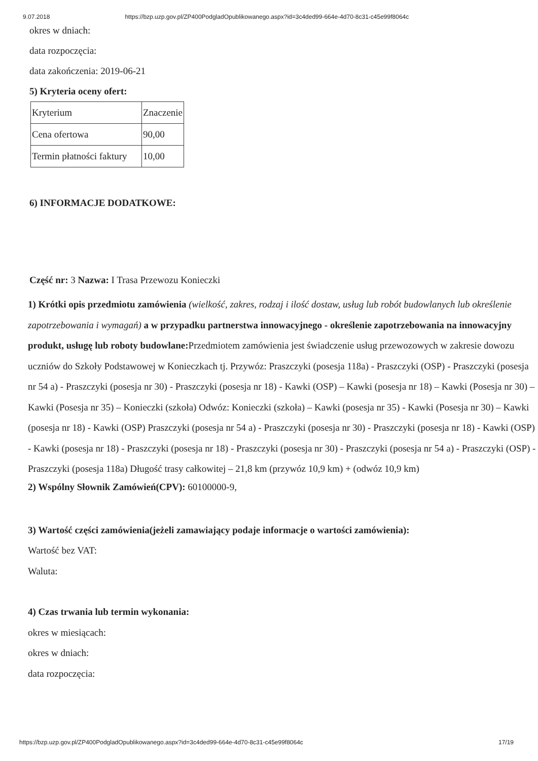9.07.2018 https://bzp.uzp.gov.pl/ZP400PodgladOpublikowanego.aspx?id=3c4ded99-664e-4d70-8c31-c45e99f8064c
okres w dniach:
data rozpoczęcia:
data zakończenia: 2019-06-21
5) Kryteria oceny ofert:
| Kryterium | Znaczenie |
| Cena ofertowa | 90,00 |
| Termin płatności faktury | 10,00 |
6) INFORMACJE DODATKOWE:
Część nr: 3 Nazwa: I Trasa Przewozu Konieczki
1) Krótki opis przedmiotu zamówienia (wielkość, zakres, rodzaj i ilość dostaw, usług lub robót budowlanych lub określenie zapotrzebowania i wymagań) a w przypadku partnerstwa innowacyjnego - określenie zapotrzebowania na innowacyjny produkt, usługę lub roboty budowlane: Przedmiotem zamówienia jest świadczenie usług przewozowych w zakresie dowozu uczniów do Szkoły Podstawowej w Konieczkach tj. Przywóz: Praszczyki (posesja 118a) - Praszczyki (OSP) - Praszczyki (posesja nr 54 a) - Praszczyki (posesja nr 30) - Praszczyki (posesja nr 18) - Kawki (OSP) – Kawki (posesja nr 18) – Kawki (Posesja nr 30) – Kawki (Posesja nr 35) – Konieczki (szkoła) Odwóz: Konieczki (szkoła) – Kawki (posesja nr 35) - Kawki (Posesja nr 30) – Kawki (posesja nr 18) - Kawki (OSP) Praszczyki (posesja nr 54 a) - Praszczyki (posesja nr 30) - Praszczyki (posesja nr 18) - Kawki (OSP) - Kawki (posesja nr 18) - Praszczyki (posesja nr 18) - Praszczyki (posesja nr 30) - Praszczyki (posesja nr 54 a) - Praszczyki (OSP) - Praszczyki (posesja 118a) Długość trasy całkowitej – 21,8 km (przywóz 10,9 km) + (odwóz 10,9 km)
2) Wspólny Słownik Zamówień(CPV): 60100000-9,
3) Wartość części zamówienia(jeżeli zamawiający podaje informacje o wartości zamówienia):
Wartość bez VAT:
Waluta:
4) Czas trwania lub termin wykonania:
okres w miesiącach:
okres w dniach:
data rozpoczęcia:
https://bzp.uzp.gov.pl/ZP400PodgladOpublikowanego.aspx?id=3c4ded99-664e-4d70-8c31-c45e99f8064c 17/19